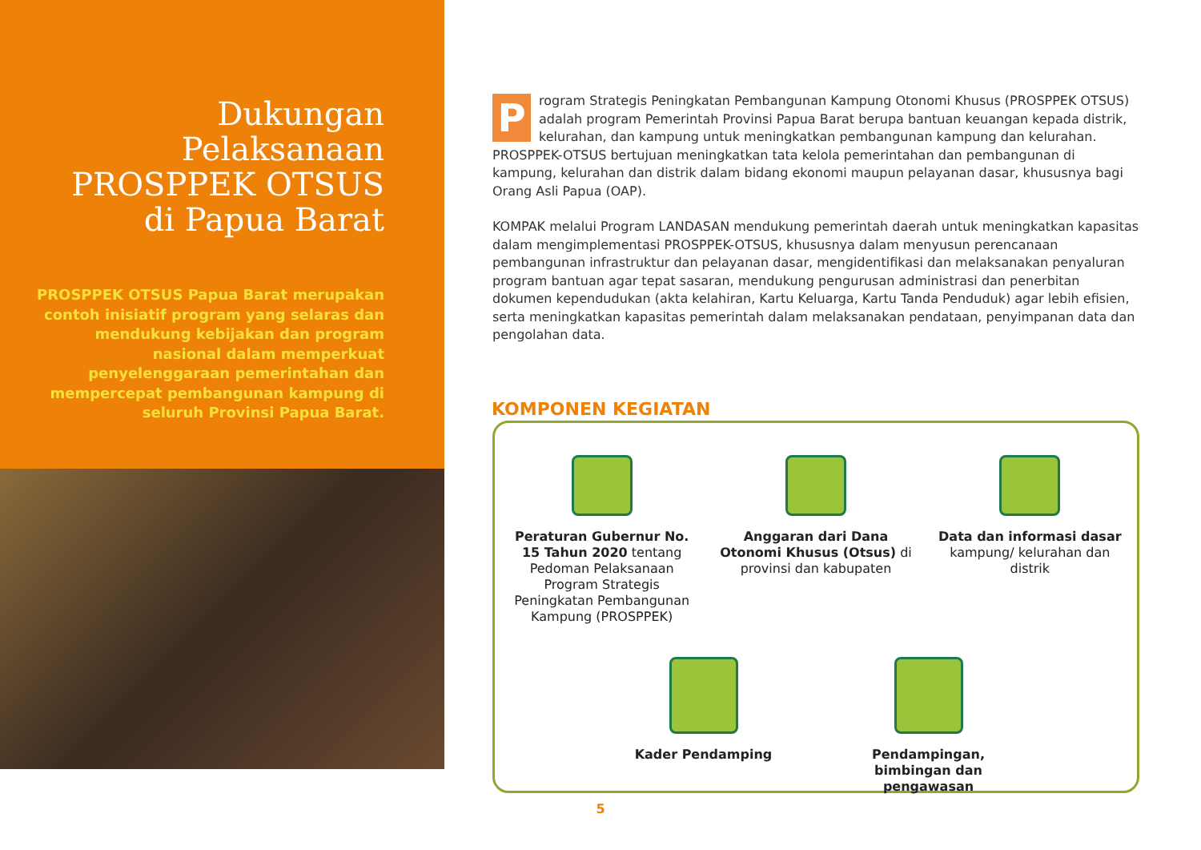Dukungan Pelaksanaan PROSPPEK OTSUS di Papua Barat
PROSPPEK OTSUS Papua Barat merupakan contoh inisiatif program yang selaras dan mendukung kebijakan dan program nasional dalam memperkuat penyelenggaraan pemerintahan dan mempercepat pembangunan kampung di seluruh Provinsi Papua Barat.
Program Strategis Peningkatan Pembangunan Kampung Otonomi Khusus (PROSPPEK OTSUS) adalah program Pemerintah Provinsi Papua Barat berupa bantuan keuangan kepada distrik, kelurahan, dan kampung untuk meningkatkan pembangunan kampung dan kelurahan. PROSPPEK-OTSUS bertujuan meningkatkan tata kelola pemerintahan dan pembangunan di kampung, kelurahan dan distrik dalam bidang ekonomi maupun pelayanan dasar, khususnya bagi Orang Asli Papua (OAP).
KOMPAK melalui Program LANDASAN mendukung pemerintah daerah untuk meningkatkan kapasitas dalam mengimplementasi PROSPPEK-OTSUS, khususnya dalam menyusun perencanaan pembangunan infrastruktur dan pelayanan dasar, mengidentifikasi dan melaksanakan penyaluran program bantuan agar tepat sasaran, mendukung pengurusan administrasi dan penerbitan dokumen kependudukan (akta kelahiran, Kartu Keluarga, Kartu Tanda Penduduk) agar lebih efisien, serta meningkatkan kapasitas pemerintah dalam melaksanakan pendataan, penyimpanan data dan pengolahan data.
KOMPONEN KEGIATAN
Peraturan Gubernur No. 15 Tahun 2020 tentang Pedoman Pelaksanaan Program Strategis Peningkatan Pembangunan Kampung (PROSPPEK)
Anggaran dari Dana Otonomi Khusus (Otsus) di provinsi dan kabupaten
Data dan informasi dasar kampung/ kelurahan dan distrik
Kader Pendamping Pendampingan, bimbingan dan pengawasan
5